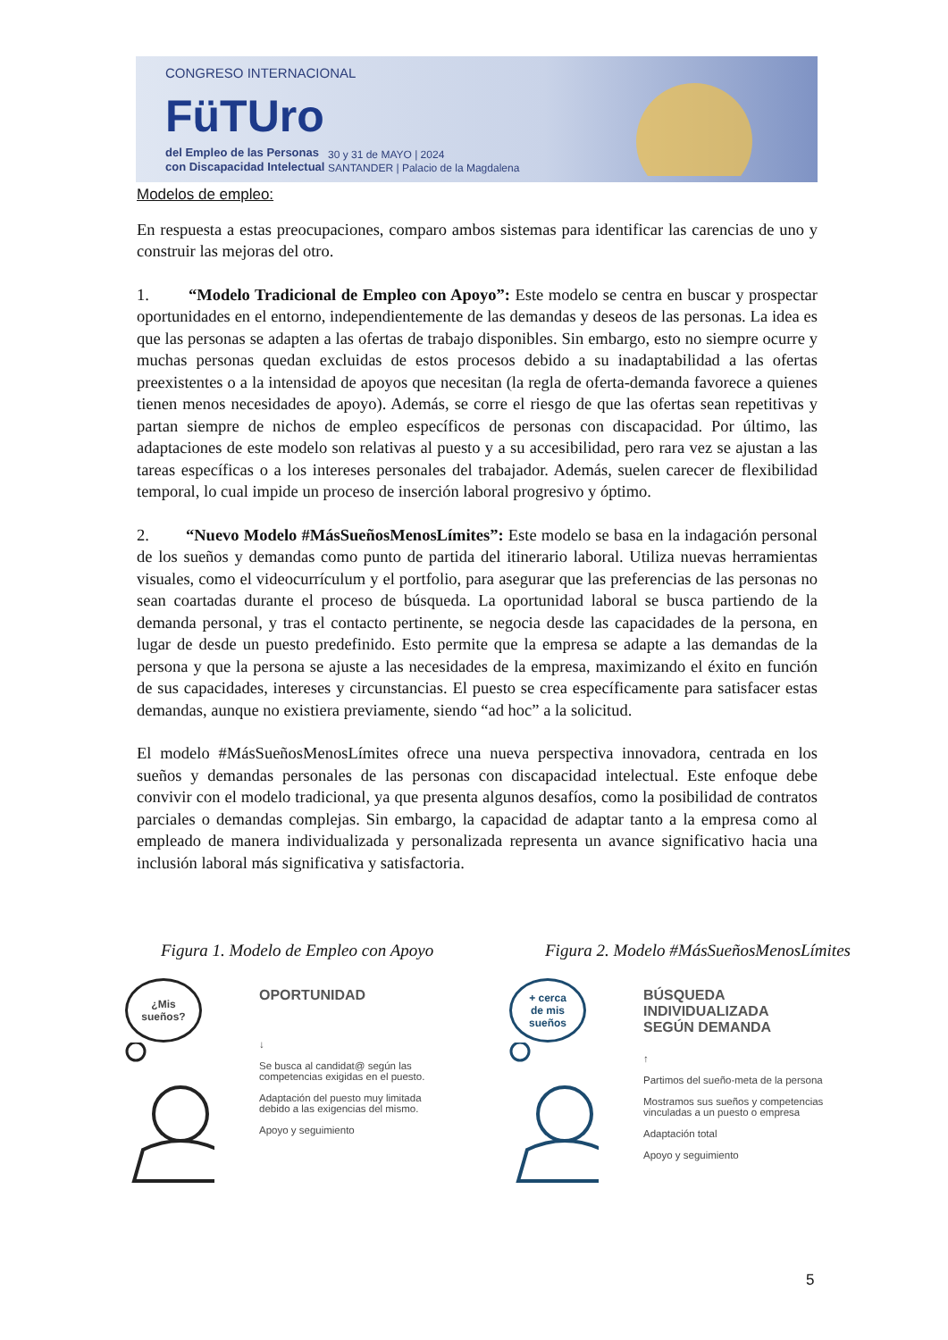CONGRESO INTERNACIONAL
FüTUro
del Empleo de las Personas
con Discapacidad Intelectual
30 y 31 de MAYO | 2024
SANTANDER | Palacio de la Magdalena
Modelos de empleo:
En respuesta a estas preocupaciones, comparo ambos sistemas para identificar las carencias de uno y construir las mejoras del otro.
1. “Modelo Tradicional de Empleo con Apoyo”: Este modelo se centra en buscar y prospectar oportunidades en el entorno, independientemente de las demandas y deseos de las personas. La idea es que las personas se adapten a las ofertas de trabajo disponibles. Sin embargo, esto no siempre ocurre y muchas personas quedan excluidas de estos procesos debido a su inadaptabilidad a las ofertas preexistentes o a la intensidad de apoyos que necesitan (la regla de oferta-demanda favorece a quienes tienen menos necesidades de apoyo). Además, se corre el riesgo de que las ofertas sean repetitivas y partan siempre de nichos de empleo específicos de personas con discapacidad. Por último, las adaptaciones de este modelo son relativas al puesto y a su accesibilidad, pero rara vez se ajustan a las tareas específicas o a los intereses personales del trabajador. Además, suelen carecer de flexibilidad temporal, lo cual impide un proceso de inserción laboral progresivo y óptimo.
2. “Nuevo Modelo #MásSueñosMenosLímites”: Este modelo se basa en la indagación personal de los sueños y demandas como punto de partida del itinerario laboral. Utiliza nuevas herramientas visuales, como el videocurrículum y el portfolio, para asegurar que las preferencias de las personas no sean coartadas durante el proceso de búsqueda. La oportunidad laboral se busca partiendo de la demanda personal, y tras el contacto pertinente, se negocia desde las capacidades de la persona, en lugar de desde un puesto predefinido. Esto permite que la empresa se adapte a las demandas de la persona y que la persona se ajuste a las necesidades de la empresa, maximizando el éxito en función de sus capacidades, intereses y circunstancias. El puesto se crea específicamente para satisfacer estas demandas, aunque no existiera previamente, siendo “ad hoc” a la solicitud.
El modelo #MásSueñosMenosLímites ofrece una nueva perspectiva innovadora, centrada en los sueños y demandas personales de las personas con discapacidad intelectual. Este enfoque debe convivir con el modelo tradicional, ya que presenta algunos desafíos, como la posibilidad de contratos parciales o demandas complejas. Sin embargo, la capacidad de adaptar tanto a la empresa como al empleado de manera individualizada y personalizada representa un avance significativo hacia una inclusión laboral más significativa y satisfactoria.
Figura 1. Modelo de Empleo con Apoyo
¿Mis
sueños?
OPORTUNIDAD
↓
Se busca al candidat@ según las
competencias exigidas en el puesto.
Adaptación del puesto muy limitada
debido a las exigencias del mismo.
Apoyo y seguimiento
Figura 2. Modelo #MásSueñosMenosLímites
+ cerca
de mis
sueños
BÚSQUEDA
INDIVIDUALIZADA
SEGÚN DEMANDA
↑
Partimos del sueño-meta de la persona
Mostramos sus sueños y competencias
vinculadas a un puesto o empresa
Adaptación total
Apoyo y seguimiento
5